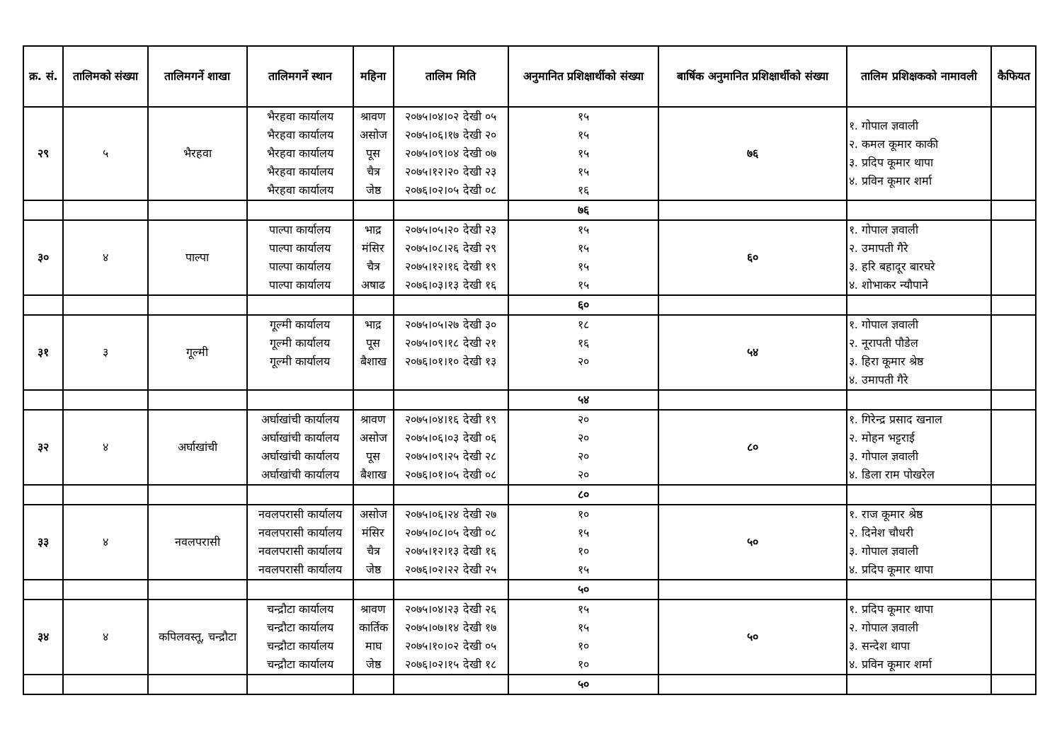| क्र. सं. | तालिमको संख्या | तालिमगर्ने शाखा | तालिमगर्ने स्थान | महिना | तालिम मिति | अनुमानित प्रशिक्षार्थीको संख्या | बार्षिक अनुमानित प्रशिक्षार्थीको संख्या | तालिम प्रशिक्षकको नामावली | कैफियत |
| --- | --- | --- | --- | --- | --- | --- | --- | --- | --- |
| २९ | ५ | भैरहवा | भैरहवा कार्यालय भैरहवा कार्यालय भैरहवा कार्यालय भैरहवा कार्यालय भैरहवा कार्यालय | श्रावण असोज पूस चैत्र जेष्ठ | २०७५।०४।०२ देखी ०५ २०७५।०६।१७ देखी २० २०७५।०९।०४ देखी ०७ २०७५।१२।२० देखी २३ २०७६।०२।०५ देखी ०८ | १५ १५ १५ १५ १६ | ७६ | १. गोपाल ज्ञवाली २. कमल कूमार काकी ३. प्रदिप कूमार थापा ४. प्रविन कूमार शर्मा | |
| | | | | | | ७६ | | | |
| ३० | ४ | पाल्पा | पाल्पा कार्यालय पाल्पा कार्यालय पाल्पा कार्यालय पाल्पा कार्यालय | भाद्र मंसिर चैत्र अषाढ | २०७५।०५।२० देखी २३ २०७५।०८।२६ देखी २९ २०७५।१२।१६ देखी १९ २०७६।०३।१३ देखी १६ | १५ १५ १५ १५ | ६० | १. गोपाल ज्ञवाली २. उमापती गैरे ३. हरि बहादूर बारघरे ४. शोभाकर न्यौपाने | |
| | | | | | | ६० | | | |
| ३१ | ३ | गूल्मी | गूल्मी कार्यालय गूल्मी कार्यालय गूल्मी कार्यालय | भाद्र पूस बैशाख | २०७५।०५।२७ देखी ३० २०७५।०९।१८ देखी २१ २०७६।०१।१० देखी १३ | १८ १६ २० | ५४ | १. गोपाल ज्ञवाली २. नूरापती पौडेल ३. हिरा कूमार श्रेष्ठ ४. उमापती गैरे | |
| | | | | | | ५४ | | | |
| ३२ | ४ | अर्घाखांची | अर्घाखांची कार्यालय अर्घाखांची कार्यालय अर्घाखांची कार्यालय अर्घाखांची कार्यालय | श्रावण असोज पूस बैशाख | २०७५।०४।१६ देखी १९ २०७५।०६।०३ देखी ०६ २०७५।०९।२५ देखी २८ २०७६।०१।०५ देखी ०८ | २० २० २० २० | ८० | १. गिरेन्द्र प्रसाद खनाल २. मोहन भट्टराई ३. गोपाल ज्ञवाली ४. डिला राम पोखरेल | |
| | | | | | | ८० | | | |
| ३३ | ४ | नवलपरासी | नवलपरासी कार्यालय नवलपरासी कार्यालय नवलपरासी कार्यालय नवलपरासी कार्यालय | असोज मंसिर चैत्र जेष्ठ | २०७५।०६।२४ देखी २७ २०७५।०८।०५ देखी ०८ २०७५।१२।१३ देखी १६ २०७६।०२।२२ देखी २५ | १० १५ १० १५ | ५० | १. राज कूमार श्रेष्ठ २. दिनेश चौधरी ३. गोपाल ज्ञवाली ४. प्रदिप कूमार थापा | |
| | | | | | | ५० | | | |
| ३४ | ४ | कपिलवस्तू, चन्द्रौटा | चन्द्रौटा कार्यालय चन्द्रौटा कार्यालय चन्द्रौटा कार्यालय चन्द्रौटा कार्यालय | श्रावण कार्तिक माघ जेष्ठ | २०७५।०४।२३ देखी २६ २०७५।०७।१४ देखी १७ २०७५।१०।०२ देखी ०५ २०७६।०२।१५ देखी १८ | १५ १५ १० १० | ५० | १. प्रदिप कूमार थापा २. गोपाल ज्ञवाली ३. सन्देश थापा ४. प्रविन कूमार शर्मा | |
| | | | | | | ५० | | | |